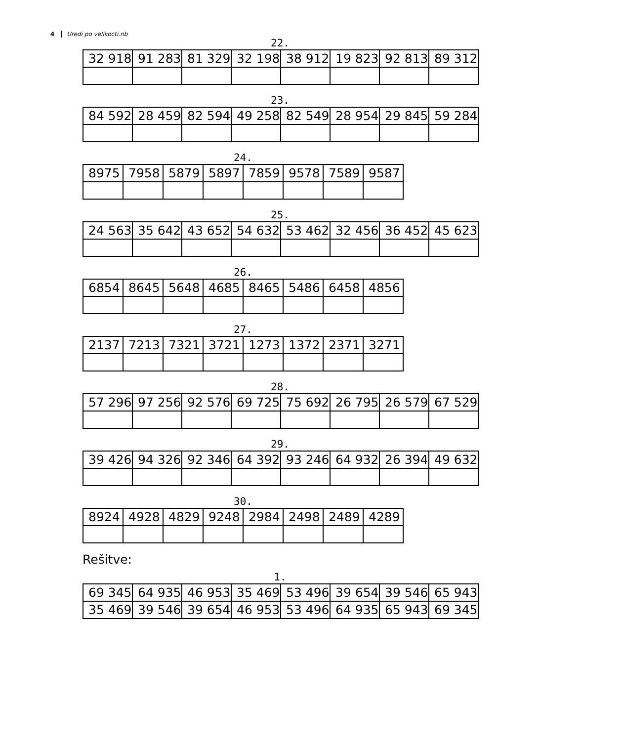4 Uredi po velikocti.nb
22.
| 32 918 | 91 283 | 81 329 | 32 198 | 38 912 | 19 823 | 92 813 | 89 312 |
23.
| 84 592 | 28 459 | 82 594 | 49 258 | 82 549 | 28 954 | 29 845 | 59 284 |
24.
| 8975 | 7958 | 5879 | 5897 | 7859 | 9578 | 7589 | 9587 |
25.
| 24 563 | 35 642 | 43 652 | 54 632 | 53 462 | 32 456 | 36 452 | 45 623 |
26.
| 6854 | 8645 | 5648 | 4685 | 8465 | 5486 | 6458 | 4856 |
27.
| 2137 | 7213 | 7321 | 3721 | 1273 | 1372 | 2371 | 3271 |
28.
| 57 296 | 97 256 | 92 576 | 69 725 | 75 692 | 26 795 | 26 579 | 67 529 |
29.
| 39 426 | 94 326 | 92 346 | 64 392 | 93 246 | 64 932 | 26 394 | 49 632 |
30.
| 8924 | 4928 | 4829 | 9248 | 2984 | 2498 | 2489 | 4289 |
Rešitve:
1.
| 69 345 | 64 935 | 46 953 | 35 469 | 53 496 | 39 654 | 39 546 | 65 943 |
| 35 469 | 39 546 | 39 654 | 46 953 | 53 496 | 64 935 | 65 943 | 69 345 |